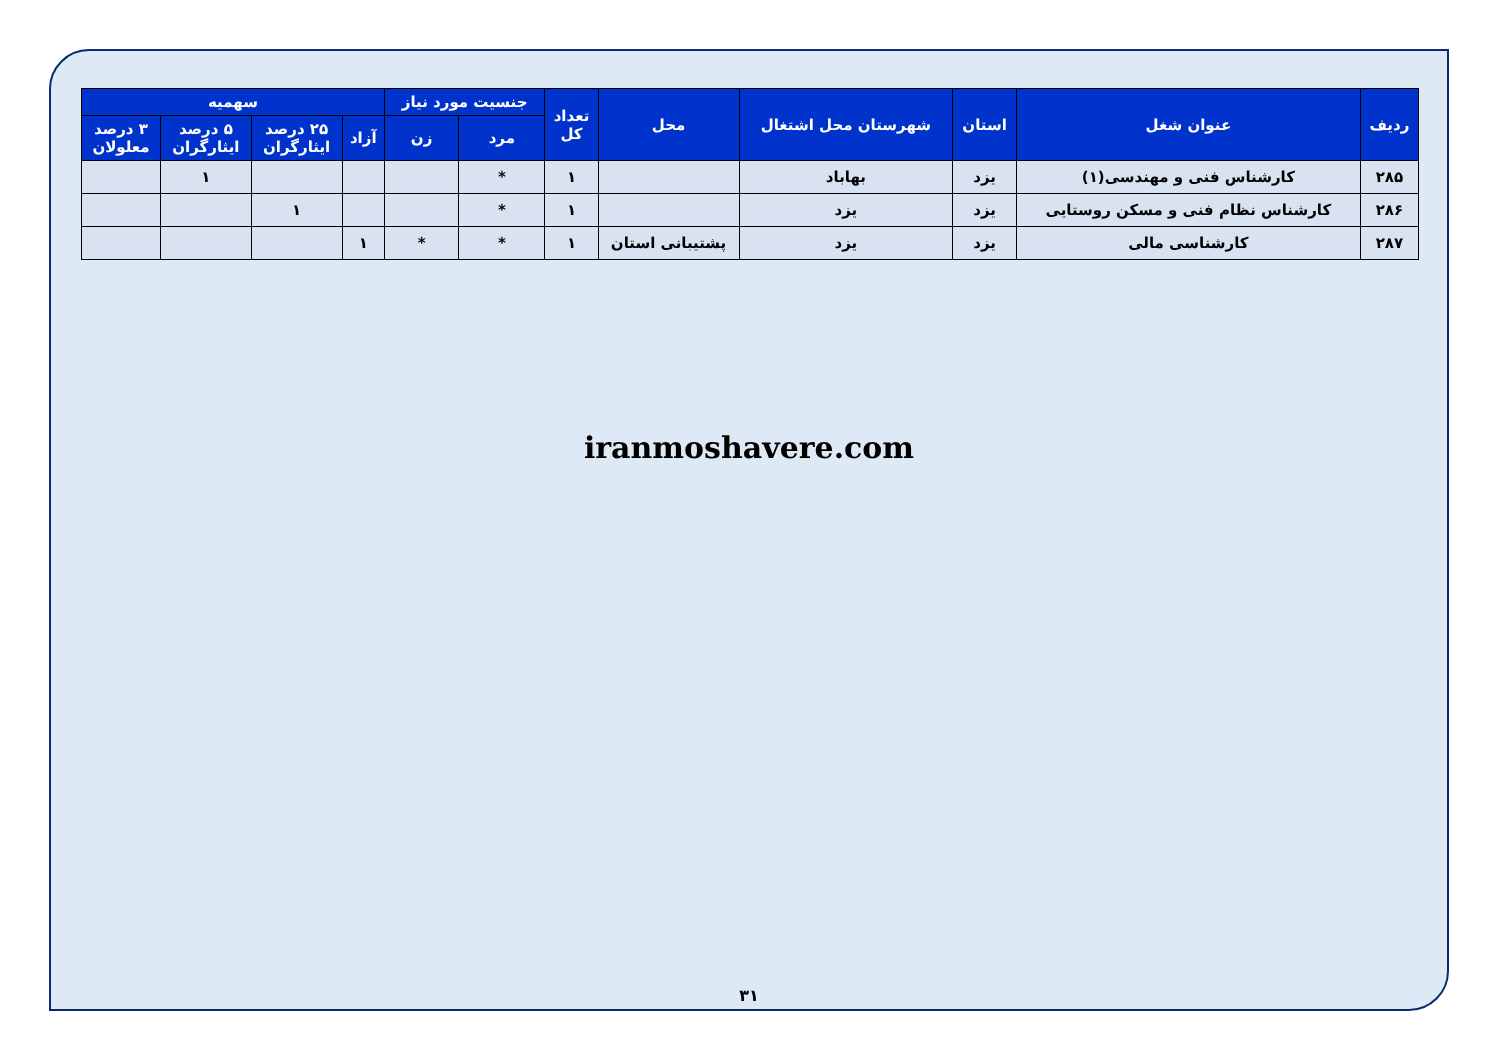| ردیف | عنوان شغل | استان | شهرستان محل اشتغال | محل | تعداد کل | جنسیت مورد نیاز | | سهمیه | | | |
| --- | --- | --- | --- | --- | --- | --- | --- | --- | --- | --- | --- |
| | | | | | | مرد | زن | آزاد | ۲۵ درصد ایثارگران | ۵ درصد ایثارگران | ۳ درصد معلولان |
| ۲۸۵ | کارشناس فنی و مهندسی(۱) | یزد | بهاباد | | ۱ | * | | | | ۱ | |
| ۲۸۶ | کارشناس نظام فنی و مسکن روستایی | یزد | یزد | | ۱ | * | | | ۱ | | |
| ۲۸۷ | کارشناسی مالی | یزد | یزد | پشتیبانی استان | ۱ | * | * | ۱ | | | |
iranmoshavere.com
۳۱